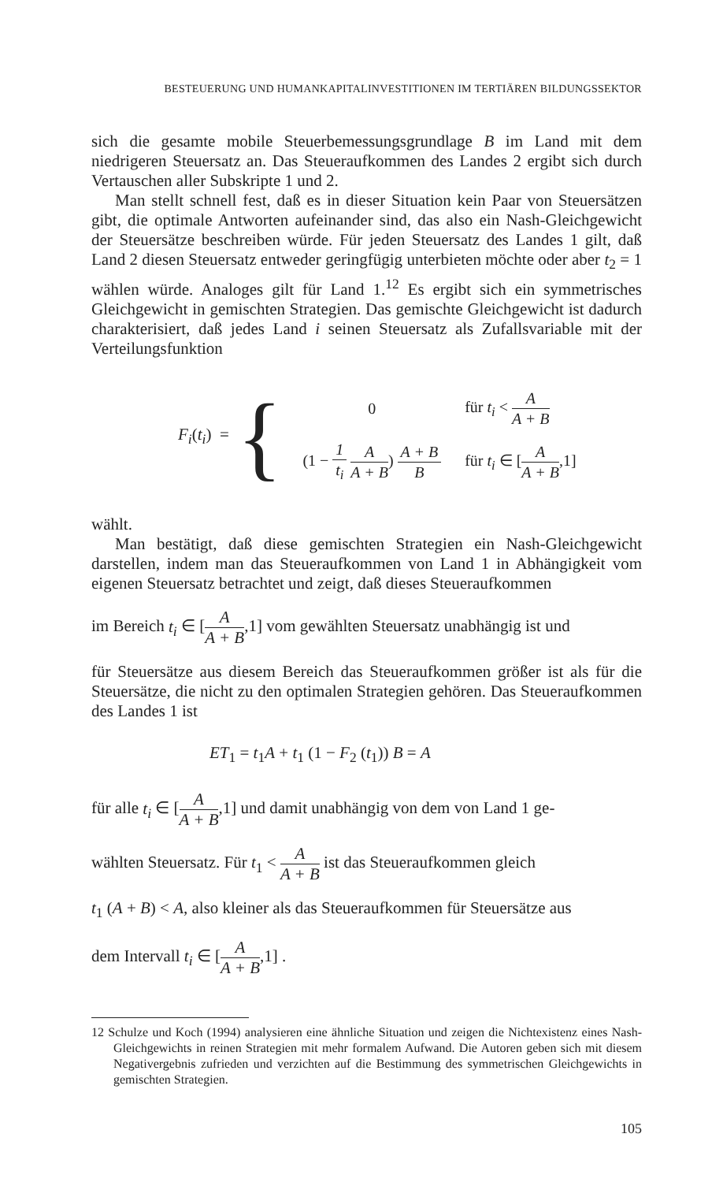BESTEUERUNG UND HUMANKAPITALINVESTITIONEN IM TERTIÄREN BILDUNGSSEKTOR
sich die gesamte mobile Steuerbemessungsgrundlage B im Land mit dem niedrigeren Steuersatz an. Das Steueraufkommen des Landes 2 ergibt sich durch Vertauschen aller Subskripte 1 und 2.
Man stellt schnell fest, daß es in dieser Situation kein Paar von Steuersätzen gibt, die optimale Antworten aufeinander sind, das also ein Nash-Gleichgewicht der Steuersätze beschreiben würde. Für jeden Steuersatz des Landes 1 gilt, daß Land 2 diesen Steuersatz entweder geringfügig unterbieten möchte oder aber t<sub>2</sub> = 1 wählen würde. Analoges gilt für Land 1.<sup>12</sup> Es ergibt sich ein symmetrisches Gleichgewicht in gemischten Strategien. Das gemischte Gleichgewicht ist dadurch charakterisiert, daß jedes Land i seinen Steuersatz als Zufallsvariable mit der Verteilungsfunktion
F<sub>i</sub>(t<sub>i</sub>) = {
| 0 | für t<sub>i</sub> < A A + B |
| (1 − 1 t<sub>i</sub> A A + B ) A + B B | für t<sub>i</sub> ∈ [ A A + B ,1] |
wählt.
Man bestätigt, daß diese gemischten Strategien ein Nash-Gleichgewicht darstellen, indem man das Steueraufkommen von Land 1 in Abhängigkeit vom eigenen Steuersatz betrachtet und zeigt, daß dieses Steueraufkommen
im Bereich t<sub>i</sub> ∈ [A A + B,1] vom gewählten Steuersatz unabhängig ist und
für Steuersätze aus diesem Bereich das Steueraufkommen größer ist als für die Steuersätze, die nicht zu den optimalen Strategien gehören. Das Steueraufkommen des Landes 1 ist
ET<sub>1</sub> = t<sub>1</sub>A + t<sub>1</sub> (1 − F<sub>2</sub> (t<sub>1</sub>)) B = A
für alle t<sub>i</sub> ∈ [A A + B,1] und damit unabhängig von dem von Land 1 ge-
wählten Steuersatz. Für t<sub>1</sub> < A A + B ist das Steueraufkommen gleich
t<sub>1</sub> (A + B) < A, also kleiner als das Steueraufkommen für Steuersätze aus
dem Intervall t<sub>i</sub> ∈ [A A + B,1] .
12 Schulze und Koch (1994) analysieren eine ähnliche Situation und zeigen die Nichtexistenz eines Nash-Gleichgewichts in reinen Strategien mit mehr formalem Aufwand. Die Autoren geben sich mit diesem Negativergebnis zufrieden und verzichten auf die Bestimmung des symmetrischen Gleichgewichts in gemischten Strategien.
105